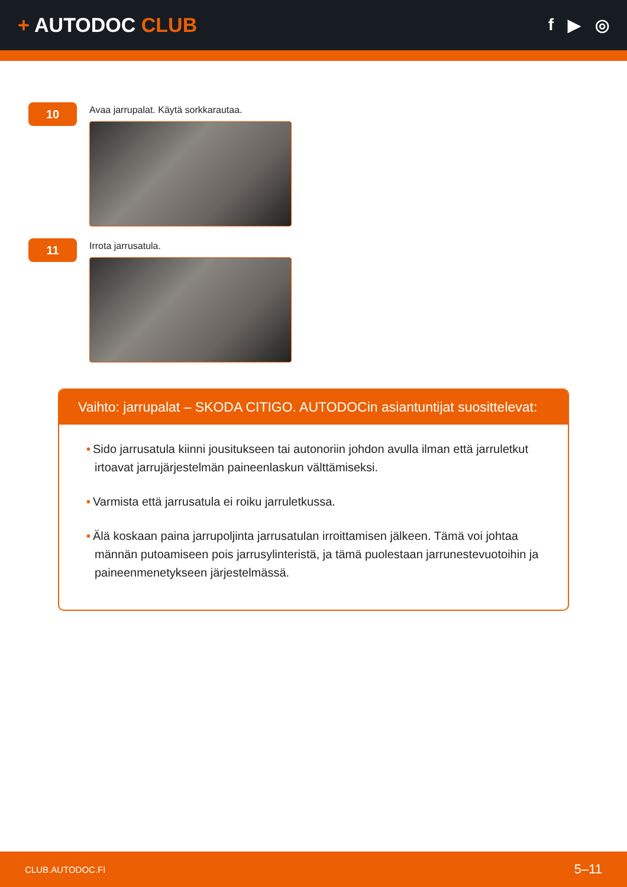+ AUTODOC CLUB
f ▶ ◎
10
Avaa jarrupalat. Käytä sorkkarautaa.
11
Irrota jarrusatula.
Vaihto: jarrupalat – SKODA CITIGO. AUTODOCin asiantuntijat suosittelevat:
• Sido jarrusatula kiinni jousitukseen tai autonoriin johdon avulla ilman että jarruletkut irtoavat jarrujärjestelmän paineenlaskun välttämiseksi.
• Varmista että jarrusatula ei roiku jarruletkussa.
• Älä koskaan paina jarrupoljinta jarrusatulan irroittamisen jälkeen. Tämä voi johtaa männän putoamiseen pois jarrusylinteristä, ja tämä puolestaan jarrunestevuotoihin ja paineenmenetykseen järjestelmässä.
CLUB.AUTODOC.FI 5–11